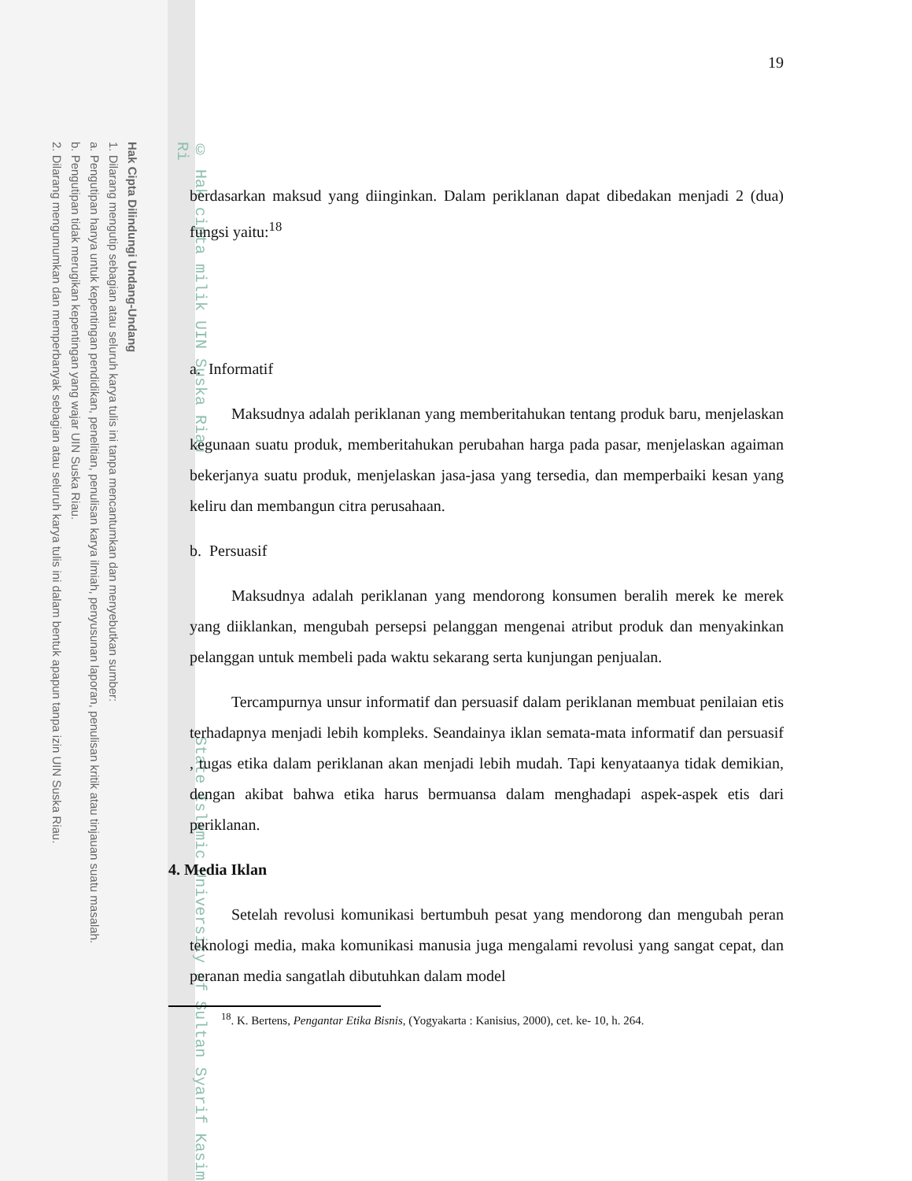Hak Cipta Dilindungi Undang-Undang
1. Dilarang mengutip sebagian atau seluruh karya tulis ini tanpa mencantumkan dan menyebutkan sumber:
a. Pengutipan hanya untuk kepentingan pendidikan, penelitian, penulisan karya ilmiah, penyusunan laporan, penulisan kritik atau tinjauan suatu masalah.
b. Pengutipan tidak merugikan kepentingan yang wajar UIN Suska Riau.
2. Dilarang mengumumkan dan memperbanyak sebagian atau seluruh karya tulis ini dalam bentuk apapun tanpa izin UIN Suska Riau.
© Hak cipta milik UIN Suska Riau State Islamic University of Sultan Syarif Kasim Ri
19
berdasarkan maksud yang diinginkan. Dalam periklanan dapat dibedakan menjadi 2 (dua) fungsi yaitu:<sup>18</sup>
a. Informatif
Maksudnya adalah periklanan yang memberitahukan tentang produk baru, menjelaskan kegunaan suatu produk, memberitahukan perubahan harga pada pasar, menjelaskan agaiman bekerjanya suatu produk, menjelaskan jasa-jasa yang tersedia, dan memperbaiki kesan yang keliru dan membangun citra perusahaan.
b. Persuasif
Maksudnya adalah periklanan yang mendorong konsumen beralih merek ke merek yang diiklankan, mengubah persepsi pelanggan mengenai atribut produk dan menyakinkan pelanggan untuk membeli pada waktu sekarang serta kunjungan penjualan.
Tercampurnya unsur informatif dan persuasif dalam periklanan membuat penilaian etis terhadapnya menjadi lebih kompleks. Seandainya iklan semata-mata informatif dan persuasif , tugas etika dalam periklanan akan menjadi lebih mudah. Tapi kenyataanya tidak demikian, dengan akibat bahwa etika harus bermuansa dalam menghadapi aspek-aspek etis dari periklanan.
4. Media Iklan
Setelah revolusi komunikasi bertumbuh pesat yang mendorong dan mengubah peran teknologi media, maka komunikasi manusia juga mengalami revolusi yang sangat cepat, dan peranan media sangatlah dibutuhkan dalam model
<sup>18</sup>. K. Bertens, Pengantar Etika Bisnis, (Yogyakarta : Kanisius, 2000), cet. ke- 10, h. 264.